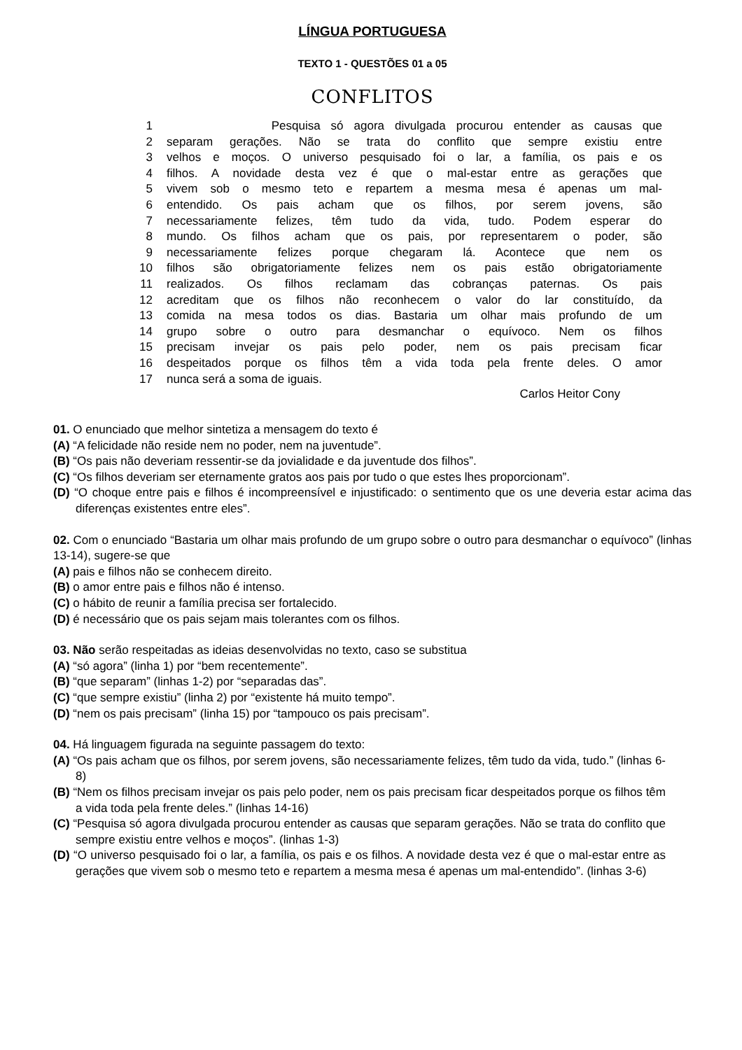LÍNGUA PORTUGUESA
TEXTO 1 - QUESTÕES 01 a 05
CONFLITOS
| 1 | Pesquisa só agora divulgada procurou entender as causas que |
| 2 | separam gerações. Não se trata do conflito que sempre existiu entre |
| 3 | velhos e moços. O universo pesquisado foi o lar, a família, os pais e os |
| 4 | filhos. A novidade desta vez é que o mal-estar entre as gerações que |
| 5 | vivem sob o mesmo teto e repartem a mesma mesa é apenas um mal- |
| 6 | entendido. Os pais acham que os filhos, por serem jovens, são |
| 7 | necessariamente felizes, têm tudo da vida, tudo. Podem esperar do |
| 8 | mundo. Os filhos acham que os pais, por representarem o poder, são |
| 9 | necessariamente felizes porque chegaram lá. Acontece que nem os |
| 10 | filhos são obrigatoriamente felizes nem os pais estão obrigatoriamente |
| 11 | realizados. Os filhos reclamam das cobranças paternas. Os pais |
| 12 | acreditam que os filhos não reconhecem o valor do lar constituído, da |
| 13 | comida na mesa todos os dias. Bastaria um olhar mais profundo de um |
| 14 | grupo sobre o outro para desmanchar o equívoco. Nem os filhos |
| 15 | precisam invejar os pais pelo poder, nem os pais precisam ficar |
| 16 | despeitados porque os filhos têm a vida toda pela frente deles. O amor |
| 17 | nunca será a soma de iguais. |
Carlos Heitor Cony
01. O enunciado que melhor sintetiza a mensagem do texto é
(A) “A felicidade não reside nem no poder, nem na juventude”.
(B) “Os pais não deveriam ressentir-se da jovialidade e da juventude dos filhos”.
(C) “Os filhos deveriam ser eternamente gratos aos pais por tudo o que estes lhes proporcionam”.
(D) “O choque entre pais e filhos é incompreensível e injustificado: o sentimento que os une deveria estar acima das diferenças existentes entre eles”.
02. Com o enunciado “Bastaria um olhar mais profundo de um grupo sobre o outro para desmanchar o equívoco” (linhas 13-14), sugere-se que
(A) pais e filhos não se conhecem direito.
(B) o amor entre pais e filhos não é intenso.
(C) o hábito de reunir a família precisa ser fortalecido.
(D) é necessário que os pais sejam mais tolerantes com os filhos.
03. Não serão respeitadas as ideias desenvolvidas no texto, caso se substitua
(A) “só agora” (linha 1) por “bem recentemente”.
(B) “que separam” (linhas 1-2) por “separadas das”.
(C) “que sempre existiu” (linha 2) por “existente há muito tempo”.
(D) “nem os pais precisam” (linha 15) por “tampouco os pais precisam”.
04. Há linguagem figurada na seguinte passagem do texto:
(A) “Os pais acham que os filhos, por serem jovens, são necessariamente felizes, têm tudo da vida, tudo.” (linhas 6-8)
(B) “Nem os filhos precisam invejar os pais pelo poder, nem os pais precisam ficar despeitados porque os filhos têm a vida toda pela frente deles.” (linhas 14-16)
(C) “Pesquisa só agora divulgada procurou entender as causas que separam gerações. Não se trata do conflito que sempre existiu entre velhos e moços”. (linhas 1-3)
(D) “O universo pesquisado foi o lar, a família, os pais e os filhos. A novidade desta vez é que o mal-estar entre as gerações que vivem sob o mesmo teto e repartem a mesma mesa é apenas um mal-entendido”. (linhas 3-6)